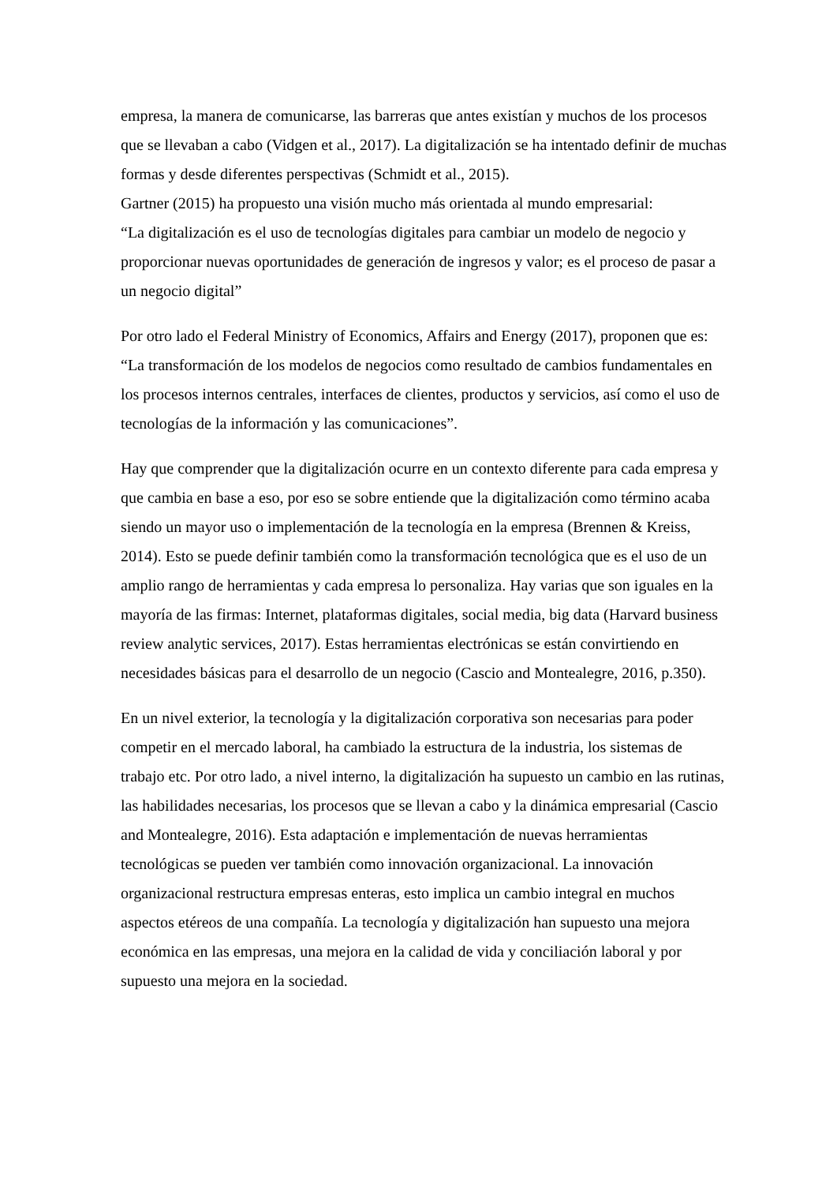empresa, la manera de comunicarse, las barreras que antes existían y muchos de los procesos que se llevaban a cabo (Vidgen et al., 2017). La digitalización se ha intentado definir de muchas formas y desde diferentes perspectivas (Schmidt et al., 2015).
Gartner (2015) ha propuesto una visión mucho más orientada al mundo empresarial:
“La digitalización es el uso de tecnologías digitales para cambiar un modelo de negocio y proporcionar nuevas oportunidades de generación de ingresos y valor; es el proceso de pasar a un negocio digital”
Por otro lado el Federal Ministry of Economics, Affairs and Energy (2017), proponen que es: “La transformación de los modelos de negocios como resultado de cambios fundamentales en los procesos internos centrales, interfaces de clientes, productos y servicios, así como el uso de tecnologías de la información y las comunicaciones”.
Hay que comprender que la digitalización ocurre en un contexto diferente para cada empresa y que cambia en base a eso, por eso se sobre entiende que la digitalización como término acaba siendo un mayor uso o implementación de la tecnología en la empresa (Brennen & Kreiss, 2014). Esto se puede definir también como la transformación tecnológica que es el uso de un amplio rango de herramientas y cada empresa lo personaliza. Hay varias que son iguales en la mayoría de las firmas: Internet, plataformas digitales, social media, big data (Harvard business review analytic services, 2017). Estas herramientas electrónicas se están convirtiendo en necesidades básicas para el desarrollo de un negocio (Cascio and Montealegre, 2016, p.350).
En un nivel exterior, la tecnología y la digitalización corporativa son necesarias para poder competir en el mercado laboral, ha cambiado la estructura de la industria, los sistemas de trabajo etc. Por otro lado, a nivel interno, la digitalización ha supuesto un cambio en las rutinas, las habilidades necesarias, los procesos que se llevan a cabo y la dinámica empresarial (Cascio and Montealegre, 2016). Esta adaptación e implementación de nuevas herramientas tecnológicas se pueden ver también como innovación organizacional. La innovación organizacional restructura empresas enteras, esto implica un cambio integral en muchos aspectos etéreos de una compañía. La tecnología y digitalización han supuesto una mejora económica en las empresas, una mejora en la calidad de vida y conciliación laboral y por supuesto una mejora en la sociedad.